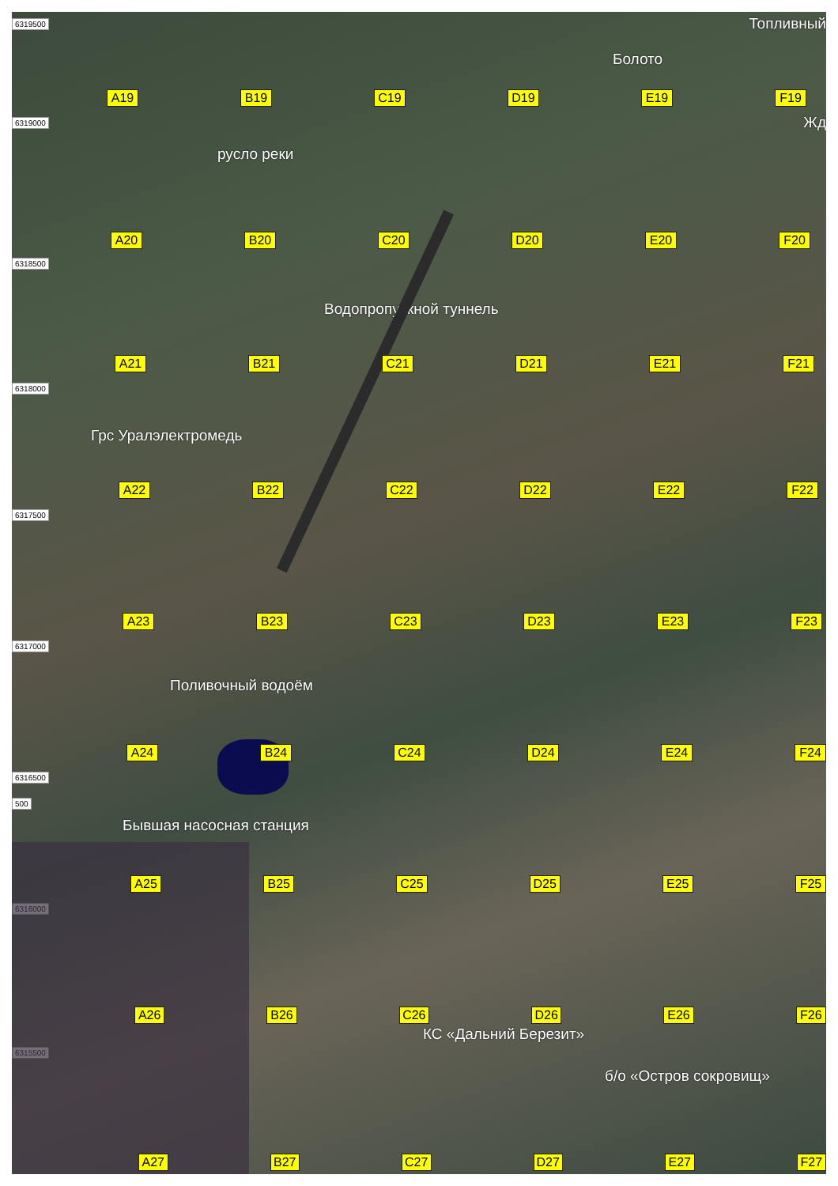6319500 Топливный
Болото
A19 B19 C19 D19 E19 F19
6319000 Жд
русло реки
A20 B20 C20 D20 E20 F20
6318500
Водопропускной туннель
A21 B21 C21 D21 E21 F21
6318000
Грс Уралэлектромедь
A22 B22 C22 D22 E22 F22
6317500
A23 B23 C23 D23 E23 F23
6317000
Поливочный водоём
A24 B24 C24 D24 E24 F24
6316500
500
Бывшая насосная станция
A25 B25 C25 D25 E25 F25
6316000
A26 B26 C26 D26 E26 F26
КС «Дальний Березит»
6315500
б/о «Остров сокровищ»
A27 B27 C27 D27 E27 F27